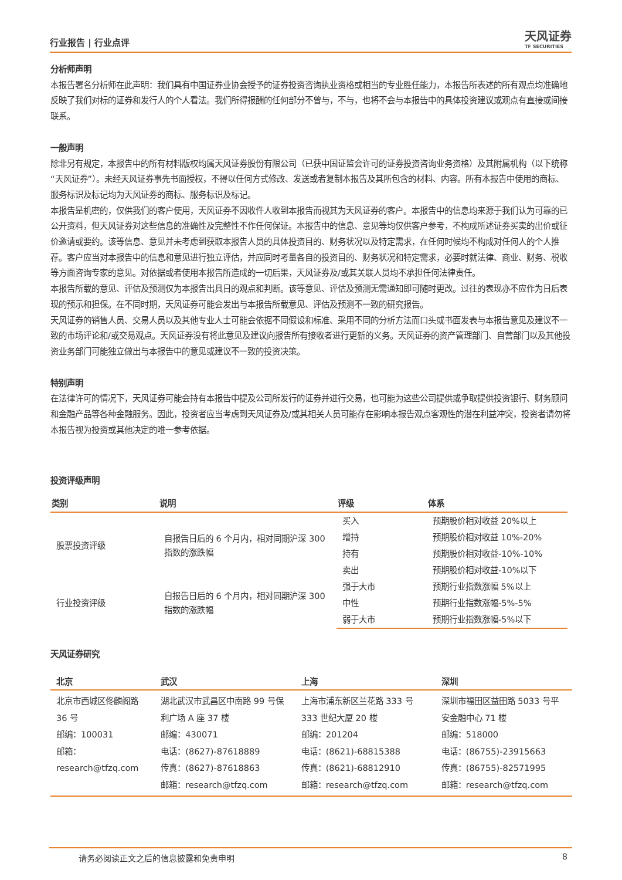行业报告 | 行业点评 天风证券
TF SECURITIES
分析师声明
本报告署名分析师在此声明：我们具有中国证券业协会授予的证券投资咨询执业资格或相当的专业胜任能力，本报告所表述的所有观点均准确地反映了我们对标的证券和发行人的个人看法。我们所得报酬的任何部分不曾与，不与，也将不会与本报告中的具体投资建议或观点有直接或间接联系。
一般声明
除非另有规定，本报告中的所有材料版权均属天风证券股份有限公司（已获中国证监会许可的证券投资咨询业务资格）及其附属机构（以下统称“天风证券”）。未经天风证券事先书面授权，不得以任何方式修改、发送或者复制本报告及其所包含的材料、内容。所有本报告中使用的商标、服务标识及标记均为天风证券的商标、服务标识及标记。
本报告是机密的，仅供我们的客户使用，天风证券不因收件人收到本报告而视其为天风证券的客户。本报告中的信息均来源于我们认为可靠的已公开资料，但天风证券对这些信息的准确性及完整性不作任何保证。本报告中的信息、意见等均仅供客户参考，不构成所述证券买卖的出价或征价邀请或要约。该等信息、意见并未考虑到获取本报告人员的具体投资目的、财务状况以及特定需求，在任何时候均不构成对任何人的个人推荐。客户应当对本报告中的信息和意见进行独立评估，并应同时考量各自的投资目的、财务状况和特定需求，必要时就法律、商业、财务、税收等方面咨询专家的意见。对依据或者使用本报告所造成的一切后果，天风证券及/或其关联人员均不承担任何法律责任。
本报告所载的意见、评估及预测仅为本报告出具日的观点和判断。该等意见、评估及预测无需通知即可随时更改。过往的表现亦不应作为日后表现的预示和担保。在不同时期，天风证券可能会发出与本报告所载意见、评估及预测不一致的研究报告。
天风证券的销售人员、交易人员以及其他专业人士可能会依据不同假设和标准、采用不同的分析方法而口头或书面发表与本报告意见及建议不一致的市场评论和/或交易观点。天风证券没有将此意见及建议向报告所有接收者进行更新的义务。天风证券的资产管理部门、自营部门以及其他投资业务部门可能独立做出与本报告中的意见或建议不一致的投资决策。
特别声明
在法律许可的情况下，天风证券可能会持有本报告中提及公司所发行的证券并进行交易，也可能为这些公司提供或争取提供投资银行、财务顾问和金融产品等各种金融服务。因此，投资者应当考虑到天风证券及/或其相关人员可能存在影响本报告观点客观性的潜在利益冲突，投资者请勿将本报告视为投资或其他决定的唯一参考依据。
投资评级声明
| 类别 | 说明 | 评级 | 体系 |
| --- | --- | --- | --- |
| 股票投资评级 | 自报告日后的 6 个月内，相对同期沪深 300 指数的涨跌幅 | 买入 | 预期股价相对收益 20%以上 |
| | | 增持 | 预期股价相对收益 10%-20% |
| | | 持有 | 预期股价相对收益-10%-10% |
| | | 卖出 | 预期股价相对收益-10%以下 |
| 行业投资评级 | 自报告日后的 6 个月内，相对同期沪深 300 指数的涨跌幅 | 强于大市 | 预期行业指数涨幅 5%以上 |
| | | 中性 | 预期行业指数涨幅-5%-5% |
| | | 弱于大市 | 预期行业指数涨幅-5%以下 |
天风证券研究
| 北京 | 武汉 | 上海 | 深圳 |
| --- | --- | --- | --- |
| 北京市西城区佟麟阁路 36 号 邮编：100031 邮箱：research@tfzq.com | 湖北武汉市武昌区中南路 99 号保利广场 A 座 37 楼 邮编：430071 电话：(8627)-87618889 传真：(8627)-87618863 邮箱：research@tfzq.com | 上海市浦东新区兰花路 333 号 333 世纪大厦 20 楼 邮编：201204 电话：(8621)-68815388 传真：(8621)-68812910 邮箱：research@tfzq.com | 深圳市福田区益田路 5033 号平安金融中心 71 楼 邮编：518000 电话：(86755)-23915663 传真：(86755)-82571995 邮箱：research@tfzq.com |
请务必阅读正文之后的信息披露和免责申明 8